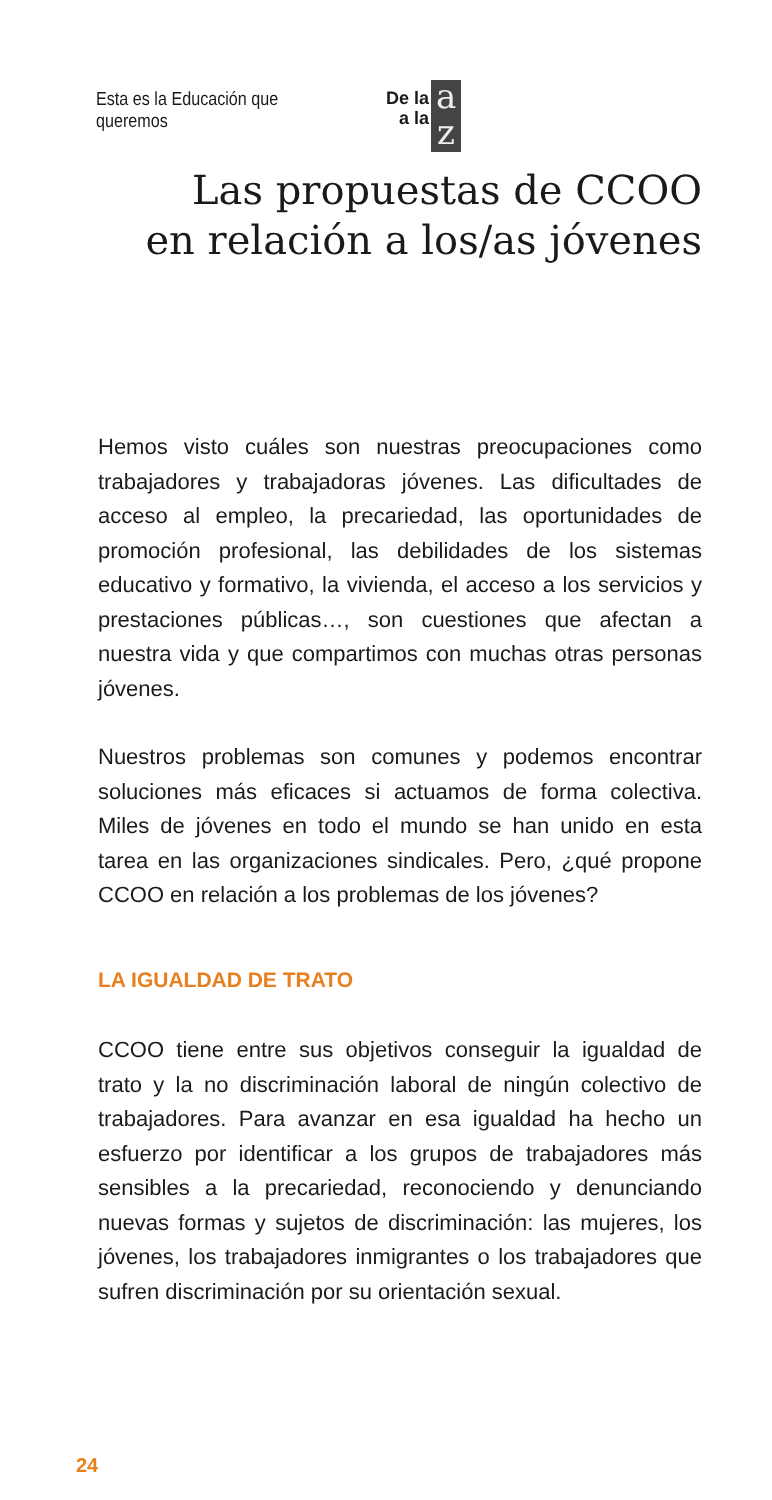Esta es la Educación que queremos
De la
a la
a
z
Las propuestas de CCOO
en relación a los/as jóvenes
Hemos visto cuáles son nuestras preocupaciones como trabajadores y trabajadoras jóvenes. Las dificultades de acceso al empleo, la precariedad, las oportunidades de promoción profesional, las debilidades de los sistemas educativo y formativo, la vivienda, el acceso a los servicios y prestaciones públicas…, son cuestiones que afectan a nuestra vida y que compartimos con muchas otras personas jóvenes.
Nuestros problemas son comunes y podemos encontrar soluciones más eficaces si actuamos de forma colectiva. Miles de jóvenes en todo el mundo se han unido en esta tarea en las organizaciones sindicales. Pero, ¿qué propone CCOO en relación a los problemas de los jóvenes?
LA IGUALDAD DE TRATO
CCOO tiene entre sus objetivos conseguir la igualdad de trato y la no discriminación laboral de ningún colectivo de trabajadores. Para avanzar en esa igualdad ha hecho un esfuerzo por identificar a los grupos de trabajadores más sensibles a la precariedad, reconociendo y denunciando nuevas formas y sujetos de discriminación: las mujeres, los jóvenes, los trabajadores inmigrantes o los trabajadores que sufren discriminación por su orientación sexual.
24